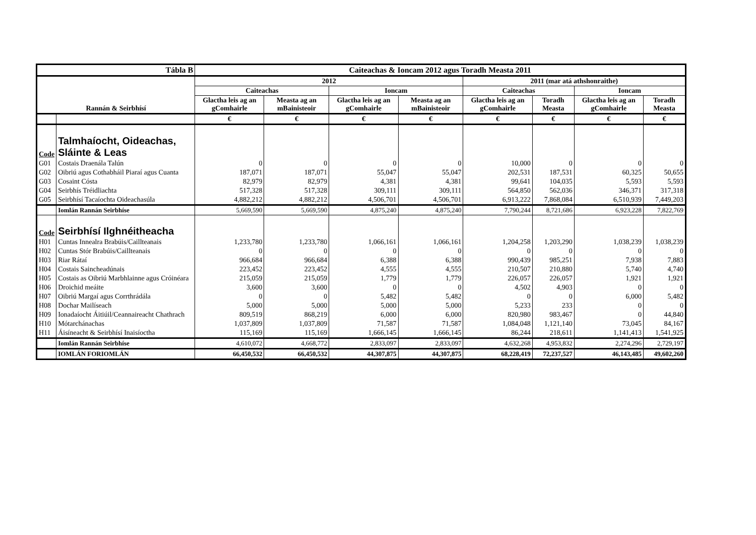| Tábla B | | Caiteachas & Ioncam 2012 agus Toradh Measta 2011 | | | | | | | |
| --- | --- | --- | --- | --- | --- | --- | --- | --- | --- |
| | | 2012 | | | | 2011 (mar atá athshonraithe) | | | |
| | | Caiteachas | | Ioncam | | Caiteachas | | Ioncam | |
| Rannán & Seirbhísí | | Glactha leis ag an gComhairle | Measta ag an mBainisteoir | Glactha leis ag an gComhairle | Measta ag an mBainisteoir | Glactha leis ag an gComhairle | Toradh Measta | Glactha leis ag an gComhairle | Toradh Measta |
| | | € | € | € | € | € | € | € | € |
| Code | Talmhaíocht, Oideachas, Sláinte & Leas | | | | | | | | |
| G01 | Costais Draenála Talún | 0 | 0 | 0 | 0 | 10,000 | 0 | 0 | 0 |
| G02 | Oibriú agus Cothabháil Piaraí agus Cuanta | 187,071 | 187,071 | 55,047 | 55,047 | 202,531 | 187,531 | 60,325 | 50,655 |
| G03 | Cosaint Cósta | 82,979 | 82,979 | 4,381 | 4,381 | 99,641 | 104,035 | 5,593 | 5,593 |
| G04 | Seirbhís Tréidliachta | 517,328 | 517,328 | 309,111 | 309,111 | 564,850 | 562,036 | 346,371 | 317,318 |
| G05 | Seirbhísí Tacaíochta Oideachasúla | 4,882,212 | 4,882,212 | 4,506,701 | 4,506,701 | 6,913,222 | 7,868,084 | 6,510,939 | 7,449,203 |
| | Iomlán Rannán Seirbhíse | 5,669,590 | 5,669,590 | 4,875,240 | 4,875,240 | 7,790,244 | 8,721,686 | 6,923,228 | 7,822,769 |
| Code | Seirbhísí Ilghnéitheacha | | | | | | | | |
| H01 | Cuntas Innealra Brabúis/Caillteanais | 1,233,780 | 1,233,780 | 1,066,161 | 1,066,161 | 1,204,258 | 1,203,290 | 1,038,239 | 1,038,239 |
| H02 | Cuntas Stór Brabúis/Caillteanais | 0 | 0 | 0 | 0 | 0 | 0 | 0 | 0 |
| H03 | Riar Rátaí | 966,684 | 966,684 | 6,388 | 6,388 | 990,439 | 985,251 | 7,938 | 7,883 |
| H04 | Costais Saincheadúnais | 223,452 | 223,452 | 4,555 | 4,555 | 210,507 | 210,880 | 5,740 | 4,740 |
| H05 | Costais as Oibriú Marbhlainne agus Cróinéara | 215,059 | 215,059 | 1,779 | 1,779 | 226,057 | 226,057 | 1,921 | 1,921 |
| H06 | Droichid meáite | 3,600 | 3,600 | 0 | 0 | 4,502 | 4,903 | 0 | 0 |
| H07 | Oibriú Margaí agus Corrthrádála | 0 | 0 | 5,482 | 5,482 | 0 | 0 | 6,000 | 5,482 |
| H08 | Dochar Mailíseach | 5,000 | 5,000 | 5,000 | 5,000 | 5,233 | 233 | 0 | 0 |
| H09 | Ionadaíocht Áitiúil/Ceannaireacht Chathrach | 809,519 | 868,219 | 6,000 | 6,000 | 820,980 | 983,467 | 0 | 44,840 |
| H10 | Mótarchánachas | 1,037,809 | 1,037,809 | 71,587 | 71,587 | 1,084,048 | 1,121,140 | 73,045 | 84,167 |
| H11 | Áisíneacht & Seirbhísí Inaisíoctha | 115,169 | 115,169 | 1,666,145 | 1,666,145 | 86,244 | 218,611 | 1,141,413 | 1,541,925 |
| | Iomlán Rannán Seirbhíse | 4,610,072 | 4,668,772 | 2,833,097 | 2,833,097 | 4,632,268 | 4,953,832 | 2,274,296 | 2,729,197 |
| | IOMLÁN FORIOMLÁN | 66,450,532 | 66,450,532 | 44,307,875 | 44,307,875 | 68,228,419 | 72,237,527 | 46,143,485 | 49,602,260 |